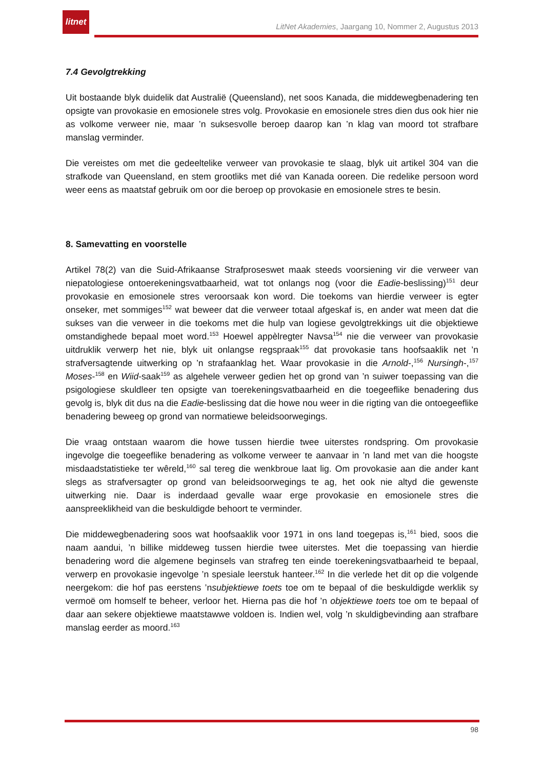litnet
LitNet Akademies, Jaargang 10, Nommer 2, Augustus 2013
7.4 Gevolgtrekking
Uit bostaande blyk duidelik dat Australië (Queensland), net soos Kanada, die middewegbenadering ten opsigte van provokasie en emosionele stres volg. Provokasie en emosionele stres dien dus ook hier nie as volkome verweer nie, maar ’n suksesvolle beroep daarop kan ’n klag van moord tot strafbare manslag verminder.
Die vereistes om met die gedeeltelike verweer van provokasie te slaag, blyk uit artikel 304 van die strafkode van Queensland, en stem grootliks met dié van Kanada ooreen. Die redelike persoon word weer eens as maatstaf gebruik om oor die beroep op provokasie en emosionele stres te besin.
8. Samevatting en voorstelle
Artikel 78(2) van die Suid-Afrikaanse Strafproseswet maak steeds voorsiening vir die verweer van niepatologiese ontoerekeningsvatbaarheid, wat tot onlangs nog (voor die Eadie-beslissing)<sup>151</sup> deur provokasie en emosionele stres veroorsaak kon word. Die toekoms van hierdie verweer is egter onseker, met sommiges<sup>152</sup> wat beweer dat die verweer totaal afgeskaf is, en ander wat meen dat die sukses van die verweer in die toekoms met die hulp van logiese gevolgtrekkings uit die objektiewe omstandighede bepaal moet word.<sup>153</sup> Hoewel appèlregter Navsa<sup>154</sup> nie die verweer van provokasie uitdruklik verwerp het nie, blyk uit onlangse regspraak<sup>155</sup> dat provokasie tans hoofsaaklik net ’n strafversagtende uitwerking op ’n strafaanklag het. Waar provokasie in die Arnold-,<sup>156</sup> Nursingh-,<sup>157</sup> Moses-<sup>158</sup> en Wiid-saak<sup>159</sup> as algehele verweer gedien het op grond van ’n suiwer toepassing van die psigologiese skuldleer ten opsigte van toerekeningsvatbaarheid en die toegeeflike benadering dus gevolg is, blyk dit dus na die Eadie-beslissing dat die howe nou weer in die rigting van die ontoegeeflike benadering beweeg op grond van normatiewe beleidsoorwegings.
Die vraag ontstaan waarom die howe tussen hierdie twee uiterstes rondspring. Om provokasie ingevolge die toegeeflike benadering as volkome verweer te aanvaar in ’n land met van die hoogste misdaadstatistieke ter wêreld,<sup>160</sup> sal tereg die wenkbroue laat lig. Om provokasie aan die ander kant slegs as strafversagter op grond van beleidsoorwegings te ag, het ook nie altyd die gewenste uitwerking nie. Daar is inderdaad gevalle waar erge provokasie en emosionele stres die aanspreeklikheid van die beskuldigde behoort te verminder.
Die middewegbenadering soos wat hoofsaaklik voor 1971 in ons land toegepas is,<sup>161</sup> bied, soos die naam aandui, ’n billike middeweg tussen hierdie twee uiterstes. Met die toepassing van hierdie benadering word die algemene beginsels van strafreg ten einde toerekeningsvatbaarheid te bepaal, verwerp en provokasie ingevolge ’n spesiale leerstuk hanteer.<sup>162</sup> In die verlede het dit op die volgende neergekom: die hof pas eerstens ’nsubjektiewe toets toe om te bepaal of die beskuldigde werklik sy vermoë om homself te beheer, verloor het. Hierna pas die hof ’n objektiewe toets toe om te bepaal of daar aan sekere objektiewe maatstawwe voldoen is. Indien wel, volg ’n skuldigbevinding aan strafbare manslag eerder as moord.<sup>163</sup>
98